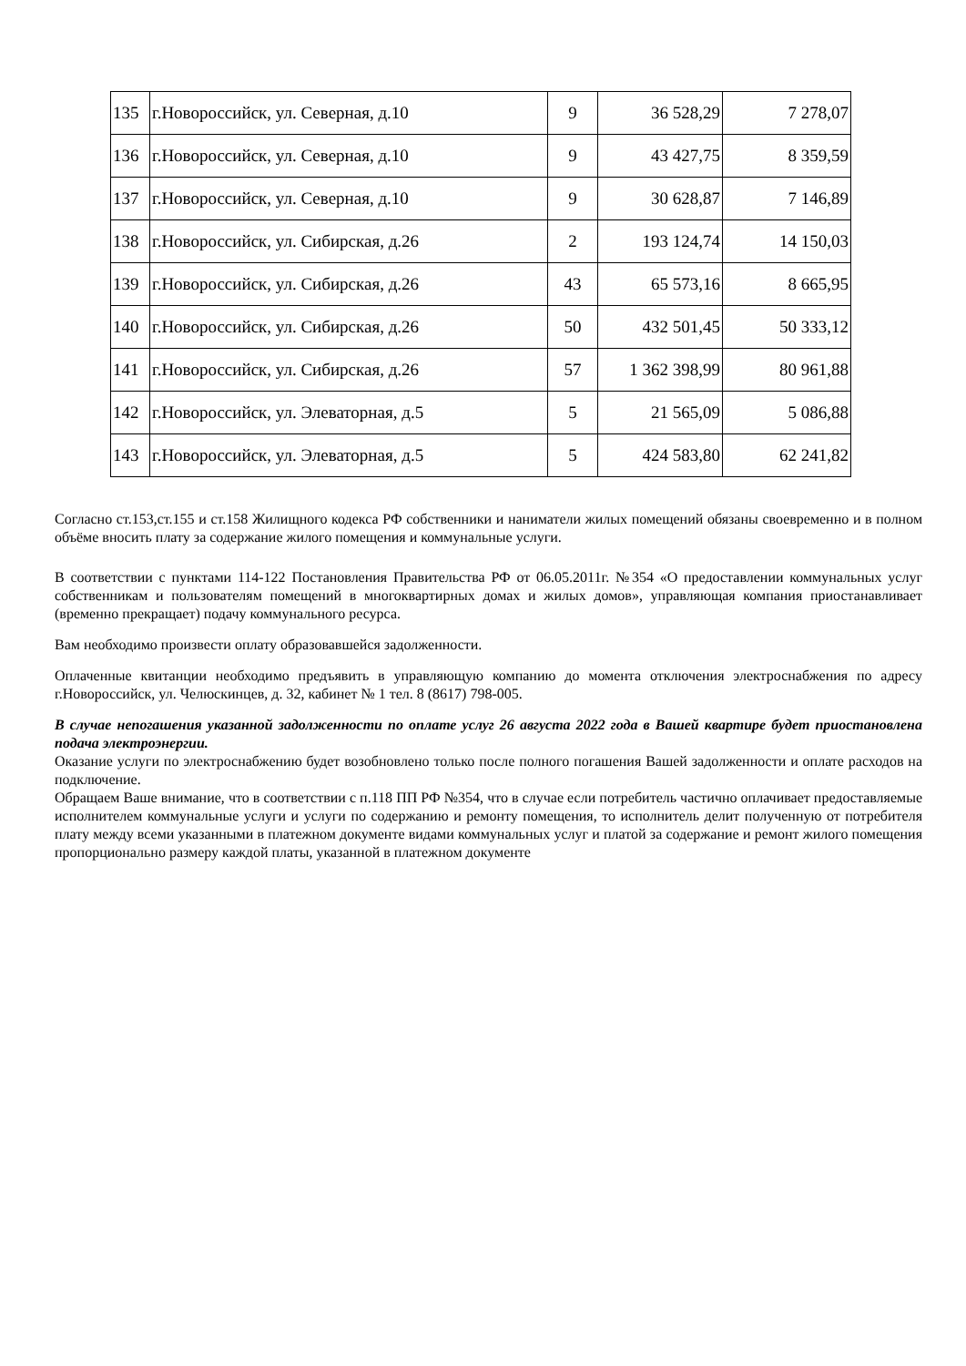| 135 | г.Новороссийск, ул. Северная, д.10 | 9 | 36 528,29 | 7 278,07 |
| 136 | г.Новороссийск, ул. Северная, д.10 | 9 | 43 427,75 | 8 359,59 |
| 137 | г.Новороссийск, ул. Северная, д.10 | 9 | 30 628,87 | 7 146,89 |
| 138 | г.Новороссийск, ул. Сибирская, д.26 | 2 | 193 124,74 | 14 150,03 |
| 139 | г.Новороссийск, ул. Сибирская, д.26 | 43 | 65 573,16 | 8 665,95 |
| 140 | г.Новороссийск, ул. Сибирская, д.26 | 50 | 432 501,45 | 50 333,12 |
| 141 | г.Новороссийск, ул. Сибирская, д.26 | 57 | 1 362 398,99 | 80 961,88 |
| 142 | г.Новороссийск, ул. Элеваторная, д.5 | 5 | 21 565,09 | 5 086,88 |
| 143 | г.Новороссийск, ул. Элеваторная, д.5 | 5 | 424 583,80 | 62 241,82 |
Согласно ст.153,ст.155 и ст.158 Жилищного кодекса РФ собственники и наниматели жилых помещений обязаны своевременно и в полном объёме вносить плату за содержание жилого помещения и коммунальные услуги.
В соответствии с пунктами 114-122 Постановления Правительства РФ от 06.05.2011г. №354 «О предоставлении коммунальных услуг собственникам и пользователям помещений в многоквартирных домах и жилых домов», управляющая компания приостанавливает (временно прекращает) подачу коммунального ресурса.
Вам необходимо произвести оплату образовавшейся задолженности.
Оплаченные квитанции необходимо предъявить в управляющую компанию до момента отключения электроснабжения по адресу г.Новороссийск, ул. Челюскинцев, д. 32, кабинет № 1 тел. 8 (8617) 798-005.
В случае непогашения указанной задолженности по оплате услуг 26 августа 2022 года в Вашей квартире будет приостановлена подача электроэнергии.
Оказание услуги по электроснабжению будет возобновлено только после полного погашения Вашей задолженности и оплате расходов на подключение.
Обращаем Ваше внимание, что в соответствии с п.118 ПП РФ №354, что в случае если потребитель частично оплачивает предоставляемые исполнителем коммунальные услуги и услуги по содержанию и ремонту помещения, то исполнитель делит полученную от потребителя плату между всеми указанными в платежном документе видами коммунальных услуг и платой за содержание и ремонт жилого помещения пропорционально размеру каждой платы, указанной в платежном документе